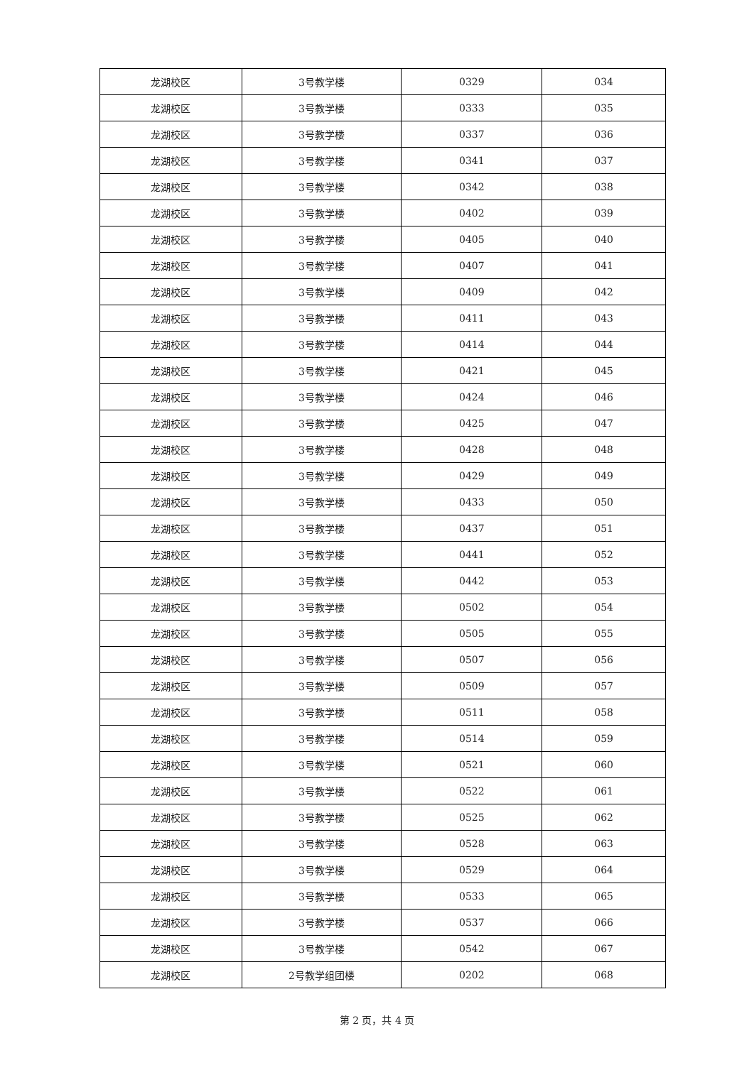| 龙湖校区 | 3号教学楼 | 0329 | 034 |
| 龙湖校区 | 3号教学楼 | 0333 | 035 |
| 龙湖校区 | 3号教学楼 | 0337 | 036 |
| 龙湖校区 | 3号教学楼 | 0341 | 037 |
| 龙湖校区 | 3号教学楼 | 0342 | 038 |
| 龙湖校区 | 3号教学楼 | 0402 | 039 |
| 龙湖校区 | 3号教学楼 | 0405 | 040 |
| 龙湖校区 | 3号教学楼 | 0407 | 041 |
| 龙湖校区 | 3号教学楼 | 0409 | 042 |
| 龙湖校区 | 3号教学楼 | 0411 | 043 |
| 龙湖校区 | 3号教学楼 | 0414 | 044 |
| 龙湖校区 | 3号教学楼 | 0421 | 045 |
| 龙湖校区 | 3号教学楼 | 0424 | 046 |
| 龙湖校区 | 3号教学楼 | 0425 | 047 |
| 龙湖校区 | 3号教学楼 | 0428 | 048 |
| 龙湖校区 | 3号教学楼 | 0429 | 049 |
| 龙湖校区 | 3号教学楼 | 0433 | 050 |
| 龙湖校区 | 3号教学楼 | 0437 | 051 |
| 龙湖校区 | 3号教学楼 | 0441 | 052 |
| 龙湖校区 | 3号教学楼 | 0442 | 053 |
| 龙湖校区 | 3号教学楼 | 0502 | 054 |
| 龙湖校区 | 3号教学楼 | 0505 | 055 |
| 龙湖校区 | 3号教学楼 | 0507 | 056 |
| 龙湖校区 | 3号教学楼 | 0509 | 057 |
| 龙湖校区 | 3号教学楼 | 0511 | 058 |
| 龙湖校区 | 3号教学楼 | 0514 | 059 |
| 龙湖校区 | 3号教学楼 | 0521 | 060 |
| 龙湖校区 | 3号教学楼 | 0522 | 061 |
| 龙湖校区 | 3号教学楼 | 0525 | 062 |
| 龙湖校区 | 3号教学楼 | 0528 | 063 |
| 龙湖校区 | 3号教学楼 | 0529 | 064 |
| 龙湖校区 | 3号教学楼 | 0533 | 065 |
| 龙湖校区 | 3号教学楼 | 0537 | 066 |
| 龙湖校区 | 3号教学楼 | 0542 | 067 |
| 龙湖校区 | 2号教学组团楼 | 0202 | 068 |
第 2 页，共 4 页